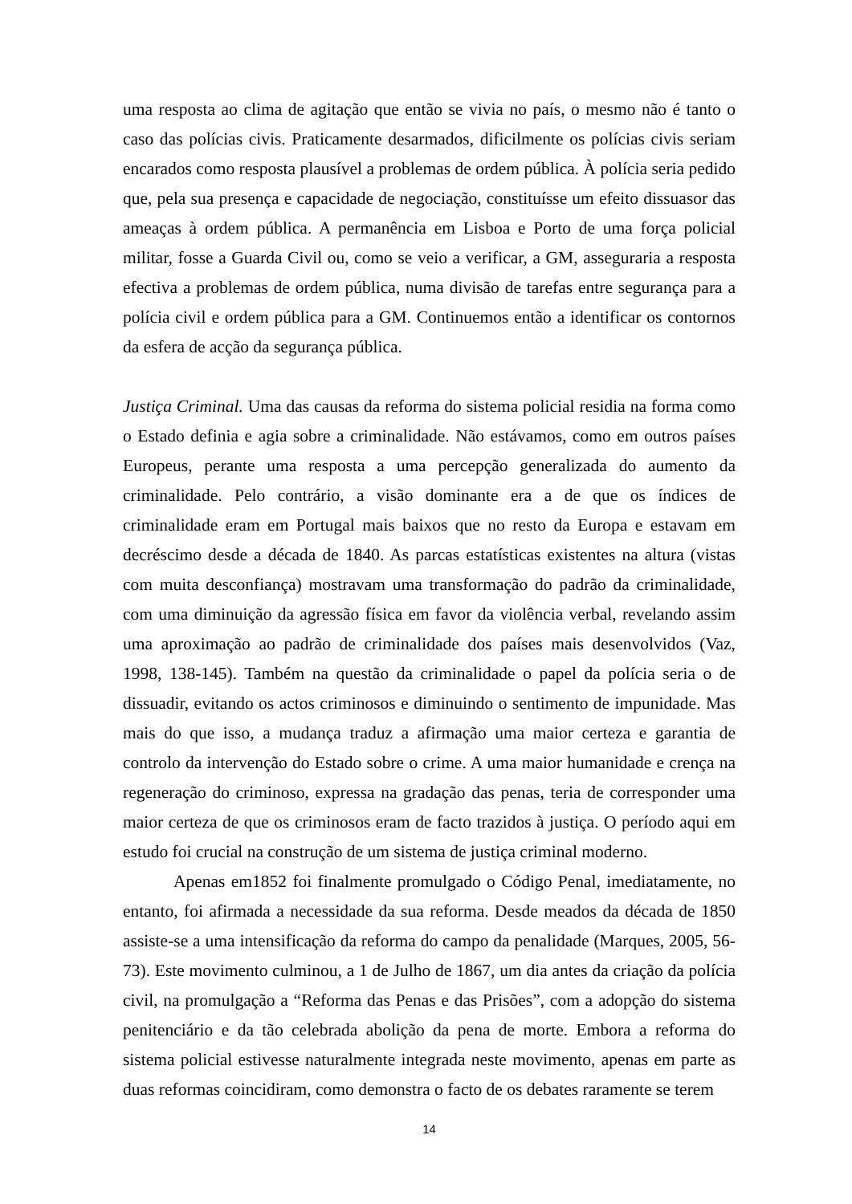uma resposta ao clima de agitação que então se vivia no país, o mesmo não é tanto o caso das polícias civis. Praticamente desarmados, dificilmente os polícias civis seriam encarados como resposta plausível a problemas de ordem pública. À polícia seria pedido que, pela sua presença e capacidade de negociação, constituísse um efeito dissuasor das ameaças à ordem pública. A permanência em Lisboa e Porto de uma força policial militar, fosse a Guarda Civil ou, como se veio a verificar, a GM, asseguraria a resposta efectiva a problemas de ordem pública, numa divisão de tarefas entre segurança para a polícia civil e ordem pública para a GM. Continuemos então a identificar os contornos da esfera de acção da segurança pública.
Justiça Criminal. Uma das causas da reforma do sistema policial residia na forma como o Estado definia e agia sobre a criminalidade. Não estávamos, como em outros países Europeus, perante uma resposta a uma percepção generalizada do aumento da criminalidade. Pelo contrário, a visão dominante era a de que os índices de criminalidade eram em Portugal mais baixos que no resto da Europa e estavam em decréscimo desde a década de 1840. As parcas estatísticas existentes na altura (vistas com muita desconfiança) mostravam uma transformação do padrão da criminalidade, com uma diminuição da agressão física em favor da violência verbal, revelando assim uma aproximação ao padrão de criminalidade dos países mais desenvolvidos (Vaz, 1998, 138-145). Também na questão da criminalidade o papel da polícia seria o de dissuadir, evitando os actos criminosos e diminuindo o sentimento de impunidade. Mas mais do que isso, a mudança traduz a afirmação uma maior certeza e garantia de controlo da intervenção do Estado sobre o crime. A uma maior humanidade e crença na regeneração do criminoso, expressa na gradação das penas, teria de corresponder uma maior certeza de que os criminosos eram de facto trazidos à justiça. O período aqui em estudo foi crucial na construção de um sistema de justiça criminal moderno.
Apenas em1852 foi finalmente promulgado o Código Penal, imediatamente, no entanto, foi afirmada a necessidade da sua reforma. Desde meados da década de 1850 assiste-se a uma intensificação da reforma do campo da penalidade (Marques, 2005, 56-73). Este movimento culminou, a 1 de Julho de 1867, um dia antes da criação da polícia civil, na promulgação a “Reforma das Penas e das Prisões”, com a adopção do sistema penitenciário e da tão celebrada abolição da pena de morte. Embora a reforma do sistema policial estivesse naturalmente integrada neste movimento, apenas em parte as duas reformas coincidiram, como demonstra o facto de os debates raramente se terem
14